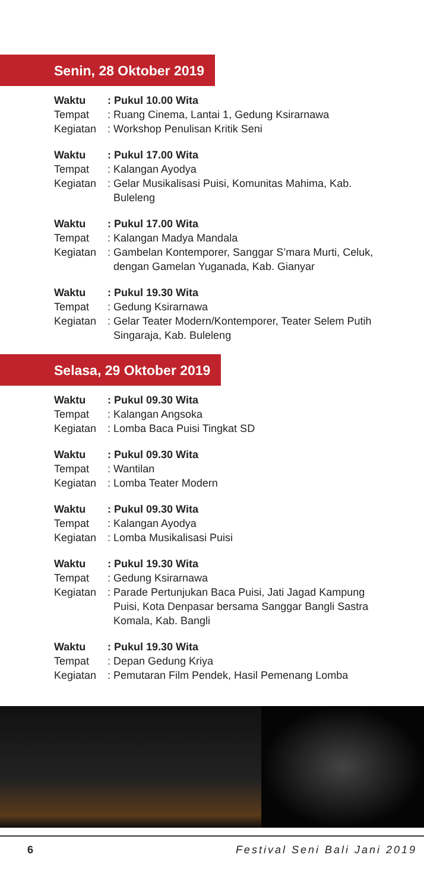Senin, 28 Oktober 2019
Waktu: Pukul 10.00 Wita
Tempat: Ruang Cinema, Lantai 1, Gedung Ksirarnawa
Kegiatan: Workshop Penulisan Kritik Seni
Waktu: Pukul 17.00 Wita
Tempat: Kalangan Ayodya
Kegiatan: Gelar Musikalisasi Puisi, Komunitas Mahima, Kab. Buleleng
Waktu: Pukul 17.00 Wita
Tempat: Kalangan Madya Mandala
Kegiatan: Gambelan Kontemporer, Sanggar S’mara Murti, Celuk, dengan Gamelan Yuganada, Kab. Gianyar
Waktu: Pukul 19.30 Wita
Tempat: Gedung Ksirarnawa
Kegiatan: Gelar Teater Modern/Kontemporer, Teater Selem Putih Singaraja, Kab. Buleleng
Selasa, 29 Oktober 2019
Waktu: Pukul 09.30 Wita
Tempat: Kalangan Angsoka
Kegiatan: Lomba Baca Puisi Tingkat SD
Waktu: Pukul 09.30 Wita
Tempat: Wantilan
Kegiatan: Lomba Teater Modern
Waktu: Pukul 09.30 Wita
Tempat: Kalangan Ayodya
Kegiatan: Lomba Musikalisasi Puisi
Waktu: Pukul 19.30 Wita
Tempat: Gedung Ksirarnawa
Kegiatan: Parade Pertunjukan Baca Puisi, Jati Jagad Kampung Puisi, Kota Denpasar bersama Sanggar Bangli Sastra Komala, Kab. Bangli
Waktu: Pukul 19.30 Wita
Tempat: Depan Gedung Kriya
Kegiatan: Pemutaran Film Pendek, Hasil Pemenang Lomba
6 Festival Seni Bali Jani 2019